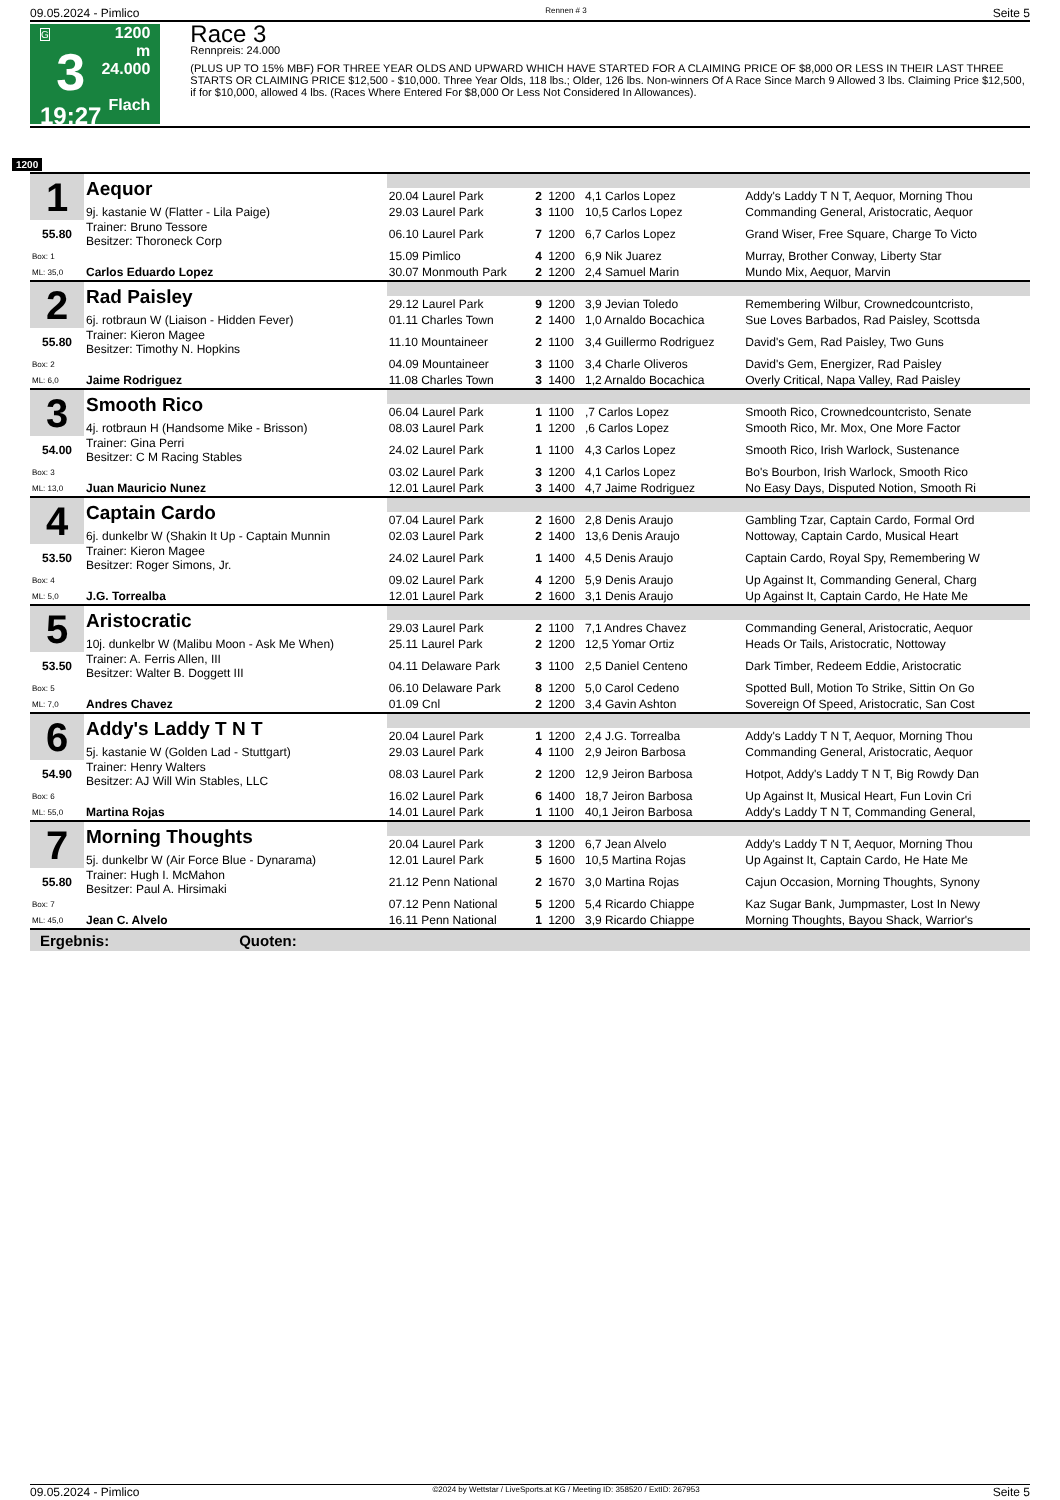09.05.2024 - Pimlico Rennen # 3 Seite 5
G
3
19:27
1200 m
24.000
Flach
Race 3
Rennpreis: 24.000
(PLUS UP TO 15% MBF) FOR THREE YEAR OLDS AND UPWARD WHICH HAVE STARTED FOR A CLAIMING PRICE OF $8,000 OR LESS IN THEIR LAST THREE STARTS OR CLAIMING PRICE $12,500 - $10,000. Three Year Olds, 118 lbs.; Older, 126 lbs. Non-winners Of A Race Since March 9 Allowed 3 lbs. Claiming Price $12,500, if for $10,000, allowed 4 lbs. (Races Where Entered For $8,000 Or Less Not Considered In Allowances).
1200
| 1 | Aequor | | | | | |
| | | 20.04 Laurel Park | 2 | 1200 | 4,1 Carlos Lopez | Addy's Laddy T N T, Aequor, Morning Thou |
| | 9j. kastanie W (Flatter - Lila Paige) | 29.03 Laurel Park | 3 | 1100 | 10,5 Carlos Lopez | Commanding General, Aristocratic, Aequor |
| 55.80 | Trainer: Bruno Tessore Besitzer: Thoroneck Corp | 06.10 Laurel Park | 7 | 1200 | 6,7 Carlos Lopez | Grand Wiser, Free Square, Charge To Victo |
| Box: 1 | | 15.09 Pimlico | 4 | 1200 | 6,9 Nik Juarez | Murray, Brother Conway, Liberty Star |
| ML: 35,0 | Carlos Eduardo Lopez | 30.07 Monmouth Park | 2 | 1200 | 2,4 Samuel Marin | Mundo Mix, Aequor, Marvin |
| 2 | Rad Paisley | | | | | |
| | | 29.12 Laurel Park | 9 | 1200 | 3,9 Jevian Toledo | Remembering Wilbur, Crownedcountcristo, |
| | 6j. rotbraun W (Liaison - Hidden Fever) | 01.11 Charles Town | 2 | 1400 | 1,0 Arnaldo Bocachica | Sue Loves Barbados, Rad Paisley, Scottsda |
| 55.80 | Trainer: Kieron Magee Besitzer: Timothy N. Hopkins | 11.10 Mountaineer | 2 | 1100 | 3,4 Guillermo Rodriguez | David's Gem, Rad Paisley, Two Guns |
| Box: 2 | | 04.09 Mountaineer | 3 | 1100 | 3,4 Charle Oliveros | David's Gem, Energizer, Rad Paisley |
| ML: 6,0 | Jaime Rodriguez | 11.08 Charles Town | 3 | 1400 | 1,2 Arnaldo Bocachica | Overly Critical, Napa Valley, Rad Paisley |
| 3 | Smooth Rico | | | | | |
| | | 06.04 Laurel Park | 1 | 1100 | ,7 Carlos Lopez | Smooth Rico, Crownedcountcristo, Senate |
| | 4j. rotbraun H (Handsome Mike - Brisson) | 08.03 Laurel Park | 1 | 1200 | ,6 Carlos Lopez | Smooth Rico, Mr. Mox, One More Factor |
| 54.00 | Trainer: Gina Perri Besitzer: C M Racing Stables | 24.02 Laurel Park | 1 | 1100 | 4,3 Carlos Lopez | Smooth Rico, Irish Warlock, Sustenance |
| Box: 3 | | 03.02 Laurel Park | 3 | 1200 | 4,1 Carlos Lopez | Bo's Bourbon, Irish Warlock, Smooth Rico |
| ML: 13,0 | Juan Mauricio Nunez | 12.01 Laurel Park | 3 | 1400 | 4,7 Jaime Rodriguez | No Easy Days, Disputed Notion, Smooth Ri |
| 4 | Captain Cardo | | | | | |
| | | 07.04 Laurel Park | 2 | 1600 | 2,8 Denis Araujo | Gambling Tzar, Captain Cardo, Formal Ord |
| | 6j. dunkelbr W (Shakin It Up - Captain Munnin | 02.03 Laurel Park | 2 | 1400 | 13,6 Denis Araujo | Nottoway, Captain Cardo, Musical Heart |
| 53.50 | Trainer: Kieron Magee Besitzer: Roger Simons, Jr. | 24.02 Laurel Park | 1 | 1400 | 4,5 Denis Araujo | Captain Cardo, Royal Spy, Remembering W |
| Box: 4 | | 09.02 Laurel Park | 4 | 1200 | 5,9 Denis Araujo | Up Against It, Commanding General, Charg |
| ML: 5,0 | J.G. Torrealba | 12.01 Laurel Park | 2 | 1600 | 3,1 Denis Araujo | Up Against It, Captain Cardo, He Hate Me |
| 5 | Aristocratic | | | | | |
| | | 29.03 Laurel Park | 2 | 1100 | 7,1 Andres Chavez | Commanding General, Aristocratic, Aequor |
| | 10j. dunkelbr W (Malibu Moon - Ask Me When) | 25.11 Laurel Park | 2 | 1200 | 12,5 Yomar Ortiz | Heads Or Tails, Aristocratic, Nottoway |
| 53.50 | Trainer: A. Ferris Allen, III Besitzer: Walter B. Doggett III | 04.11 Delaware Park | 3 | 1100 | 2,5 Daniel Centeno | Dark Timber, Redeem Eddie, Aristocratic |
| Box: 5 | | 06.10 Delaware Park | 8 | 1200 | 5,0 Carol Cedeno | Spotted Bull, Motion To Strike, Sittin On Go |
| ML: 7,0 | Andres Chavez | 01.09 Cnl | 2 | 1200 | 3,4 Gavin Ashton | Sovereign Of Speed, Aristocratic, San Cost |
| 6 | Addy's Laddy T N T | | | | | |
| | | 20.04 Laurel Park | 1 | 1200 | 2,4 J.G. Torrealba | Addy's Laddy T N T, Aequor, Morning Thou |
| | 5j. kastanie W (Golden Lad - Stuttgart) | 29.03 Laurel Park | 4 | 1100 | 2,9 Jeiron Barbosa | Commanding General, Aristocratic, Aequor |
| 54.90 | Trainer: Henry Walters Besitzer: AJ Will Win Stables, LLC | 08.03 Laurel Park | 2 | 1200 | 12,9 Jeiron Barbosa | Hotpot, Addy's Laddy T N T, Big Rowdy Dan |
| Box: 6 | | 16.02 Laurel Park | 6 | 1400 | 18,7 Jeiron Barbosa | Up Against It, Musical Heart, Fun Lovin Cri |
| ML: 55,0 | Martina Rojas | 14.01 Laurel Park | 1 | 1100 | 40,1 Jeiron Barbosa | Addy's Laddy T N T, Commanding General, |
| 7 | Morning Thoughts | | | | | |
| | | 20.04 Laurel Park | 3 | 1200 | 6,7 Jean Alvelo | Addy's Laddy T N T, Aequor, Morning Thou |
| | 5j. dunkelbr W (Air Force Blue - Dynarama) | 12.01 Laurel Park | 5 | 1600 | 10,5 Martina Rojas | Up Against It, Captain Cardo, He Hate Me |
| 55.80 | Trainer: Hugh I. McMahon Besitzer: Paul A. Hirsimaki | 21.12 Penn National | 2 | 1670 | 3,0 Martina Rojas | Cajun Occasion, Morning Thoughts, Synony |
| Box: 7 | | 07.12 Penn National | 5 | 1200 | 5,4 Ricardo Chiappe | Kaz Sugar Bank, Jumpmaster, Lost In Newy |
| ML: 45,0 | Jean C. Alvelo | 16.11 Penn National | 1 | 1200 | 3,9 Ricardo Chiappe | Morning Thoughts, Bayou Shack, Warrior's |
Ergebnis: Quoten:
09.05.2024 - Pimlico ©2024 by Wettstar / LiveSports.at KG / Meeting ID: 358520 / ExtID: 267953 Seite 5